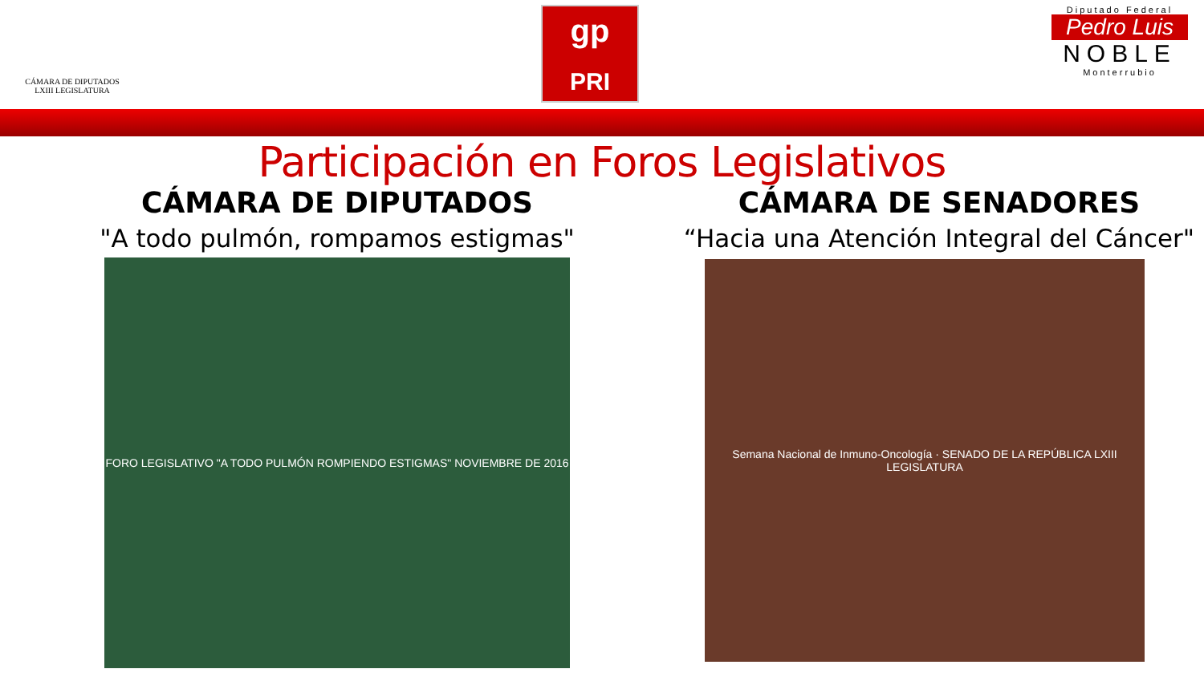CÁMARA DE DIPUTADOS
LXIII LEGISLATURA
gp
PRI
Diputado Federal
Pedro Luis
NOBLE
Monterrubio
Participación en Foros Legislativos
CÁMARA DE DIPUTADOS
"A todo pulmón, rompamos estigmas"
FORO LEGISLATIVO "A TODO PULMÓN ROMPIENDO ESTIGMAS" NOVIEMBRE DE 2016
CÁMARA DE SENADORES
“Hacia una Atención Integral del Cáncer"
Semana Nacional de Inmuno-Oncología · SENADO DE LA REPÚBLICA LXIII LEGISLATURA